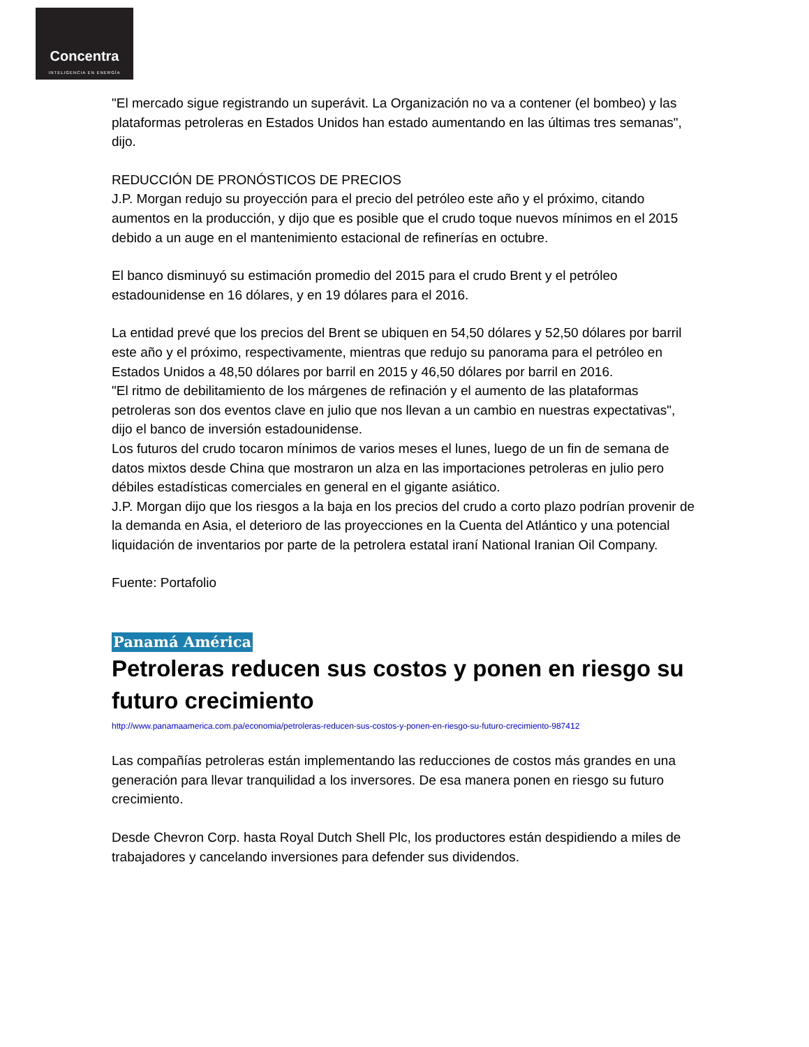Concentra
INTELIGENCIA EN ENERGÍA
"El mercado sigue registrando un superávit. La Organización no va a contener (el bombeo) y las plataformas petroleras en Estados Unidos han estado aumentando en las últimas tres semanas", dijo.
REDUCCIÓN DE PRONÓSTICOS DE PRECIOS
J.P. Morgan redujo su proyección para el precio del petróleo este año y el próximo, citando aumentos en la producción, y dijo que es posible que el crudo toque nuevos mínimos en el 2015 debido a un auge en el mantenimiento estacional de refinerías en octubre.
El banco disminuyó su estimación promedio del 2015 para el crudo Brent y el petróleo estadounidense en 16 dólares, y en 19 dólares para el 2016.
La entidad prevé que los precios del Brent se ubiquen en 54,50 dólares y 52,50 dólares por barril este año y el próximo, respectivamente, mientras que redujo su panorama para el petróleo en Estados Unidos a 48,50 dólares por barril en 2015 y 46,50 dólares por barril en 2016.
"El ritmo de debilitamiento de los márgenes de refinación y el aumento de las plataformas petroleras son dos eventos clave en julio que nos llevan a un cambio en nuestras expectativas", dijo el banco de inversión estadounidense.
Los futuros del crudo tocaron mínimos de varios meses el lunes, luego de un fin de semana de datos mixtos desde China que mostraron un alza en las importaciones petroleras en julio pero débiles estadísticas comerciales en general en el gigante asiático.
J.P. Morgan dijo que los riesgos a la baja en los precios del crudo a corto plazo podrían provenir de la demanda en Asia, el deterioro de las proyecciones en la Cuenta del Atlántico y una potencial liquidación de inventarios por parte de la petrolera estatal iraní National Iranian Oil Company.
Fuente: Portafolio
Panamá América
Petroleras reducen sus costos y ponen en riesgo su futuro crecimiento
http://www.panamaamerica.com.pa/economia/petroleras-reducen-sus-costos-y-ponen-en-riesgo-su-futuro-crecimiento-987412
Las compañías petroleras están implementando las reducciones de costos más grandes en una generación para llevar tranquilidad a los inversores. De esa manera ponen en riesgo su futuro crecimiento.
Desde Chevron Corp. hasta Royal Dutch Shell Plc, los productores están despidiendo a miles de trabajadores y cancelando inversiones para defender sus dividendos.